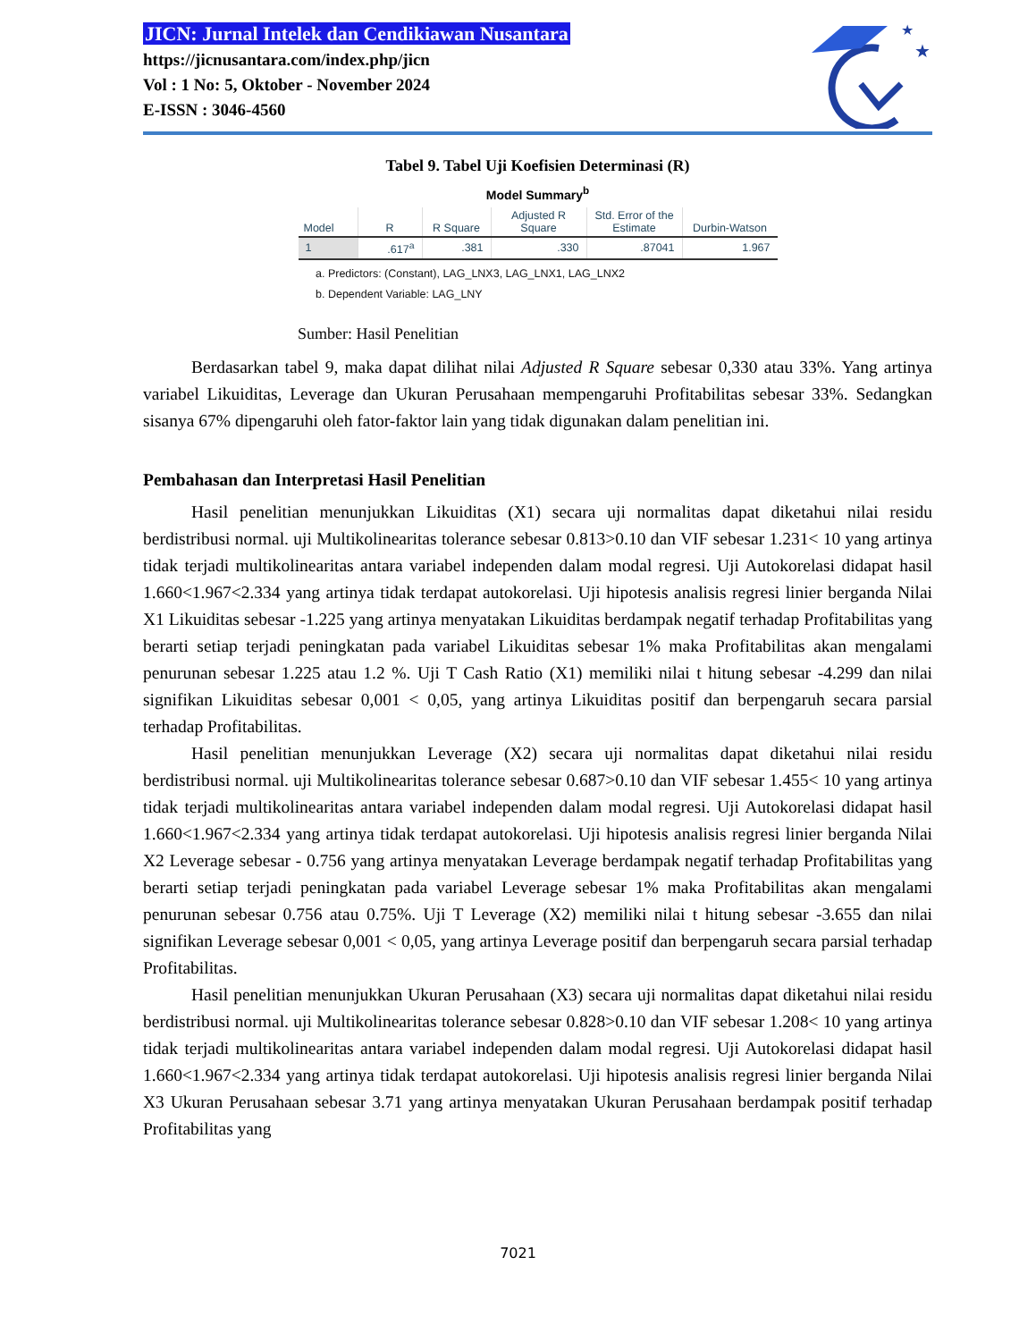★
★
JICN: Jurnal Intelek dan Cendikiawan Nusantara
https://jicnusantara.com/index.php/jicn
Vol : 1 No: 5, Oktober - November 2024
E-ISSN : 3046-4560
Tabel 9. Tabel Uji Koefisien Determinasi (R)
Model Summary<sup>b</sup>
| Model | R | R Square | Adjusted R Square | Std. Error of the Estimate | Durbin-Watson |
| --- | --- | --- | --- | --- | --- |
| 1 | .617<sup>a</sup> | .381 | .330 | .87041 | 1.967 |
a. Predictors: (Constant), LAG_LNX3, LAG_LNX1, LAG_LNX2
b. Dependent Variable: LAG_LNY
Sumber: Hasil Penelitian
Berdasarkan tabel 9, maka dapat dilihat nilai Adjusted R Square sebesar 0,330 atau 33%. Yang artinya variabel Likuiditas, Leverage dan Ukuran Perusahaan mempengaruhi Profitabilitas sebesar 33%. Sedangkan sisanya 67% dipengaruhi oleh fator-faktor lain yang tidak digunakan dalam penelitian ini.
Pembahasan dan Interpretasi Hasil Penelitian
Hasil penelitian menunjukkan Likuiditas (X1) secara uji normalitas dapat diketahui nilai residu berdistribusi normal. uji Multikolinearitas tolerance sebesar 0.813>0.10 dan VIF sebesar 1.231< 10 yang artinya tidak terjadi multikolinearitas antara variabel independen dalam modal regresi. Uji Autokorelasi didapat hasil 1.660<1.967<2.334 yang artinya tidak terdapat autokorelasi. Uji hipotesis analisis regresi linier berganda Nilai X1 Likuiditas sebesar -1.225 yang artinya menyatakan Likuiditas berdampak negatif terhadap Profitabilitas yang berarti setiap terjadi peningkatan pada variabel Likuiditas sebesar 1% maka Profitabilitas akan mengalami penurunan sebesar 1.225 atau 1.2 %. Uji T Cash Ratio (X1) memiliki nilai t hitung sebesar -4.299 dan nilai signifikan Likuiditas sebesar 0,001 < 0,05, yang artinya Likuiditas positif dan berpengaruh secara parsial terhadap Profitabilitas.
Hasil penelitian menunjukkan Leverage (X2) secara uji normalitas dapat diketahui nilai residu berdistribusi normal. uji Multikolinearitas tolerance sebesar 0.687>0.10 dan VIF sebesar 1.455< 10 yang artinya tidak terjadi multikolinearitas antara variabel independen dalam modal regresi. Uji Autokorelasi didapat hasil 1.660<1.967<2.334 yang artinya tidak terdapat autokorelasi. Uji hipotesis analisis regresi linier berganda Nilai X2 Leverage sebesar - 0.756 yang artinya menyatakan Leverage berdampak negatif terhadap Profitabilitas yang berarti setiap terjadi peningkatan pada variabel Leverage sebesar 1% maka Profitabilitas akan mengalami penurunan sebesar 0.756 atau 0.75%. Uji T Leverage (X2) memiliki nilai t hitung sebesar -3.655 dan nilai signifikan Leverage sebesar 0,001 < 0,05, yang artinya Leverage positif dan berpengaruh secara parsial terhadap Profitabilitas.
Hasil penelitian menunjukkan Ukuran Perusahaan (X3) secara uji normalitas dapat diketahui nilai residu berdistribusi normal. uji Multikolinearitas tolerance sebesar 0.828>0.10 dan VIF sebesar 1.208< 10 yang artinya tidak terjadi multikolinearitas antara variabel independen dalam modal regresi. Uji Autokorelasi didapat hasil 1.660<1.967<2.334 yang artinya tidak terdapat autokorelasi. Uji hipotesis analisis regresi linier berganda Nilai X3 Ukuran Perusahaan sebesar 3.71 yang artinya menyatakan Ukuran Perusahaan berdampak positif terhadap Profitabilitas yang
7021